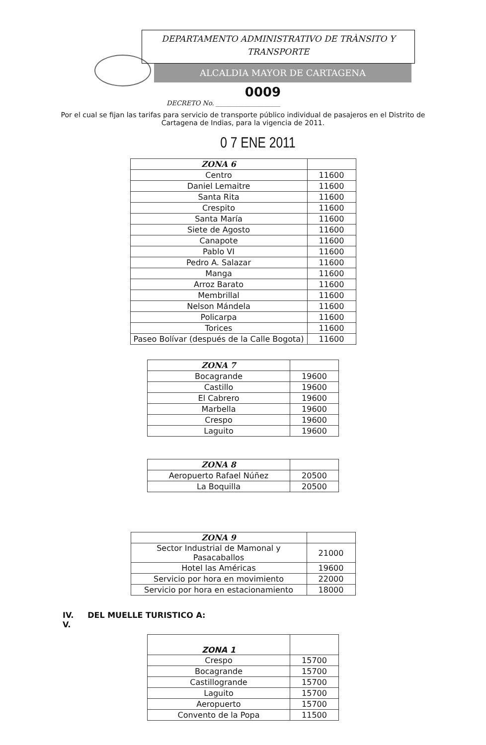DEPARTAMENTO ADMINISTRATIVO DE TRÀNSITO Y
TRANSPORTE
ALCALDIA MAYOR DE CARTAGENA
0009
DECRETO No. ____________________
Por el cual se fijan las tarifas para servicio de transporte público individual de pasajeros en el Distrito de Cartagena de Indias, para la vigencia de 2011.
0 7 ENE 2011
| ZONA 6 | |
| --- | --- |
| Centro | 11600 |
| Daniel Lemaitre | 11600 |
| Santa Rita | 11600 |
| Crespito | 11600 |
| Santa María | 11600 |
| Siete de Agosto | 11600 |
| Canapote | 11600 |
| Pablo VI | 11600 |
| Pedro A. Salazar | 11600 |
| Manga | 11600 |
| Arroz Barato | 11600 |
| Membrillal | 11600 |
| Nelson Mándela | 11600 |
| Policarpa | 11600 |
| Torices | 11600 |
| Paseo Bolívar (después de la Calle Bogota) | 11600 |
| ZONA 7 | |
| --- | --- |
| Bocagrande | 19600 |
| Castillo | 19600 |
| El Cabrero | 19600 |
| Marbella | 19600 |
| Crespo | 19600 |
| Laguito | 19600 |
| ZONA 8 | |
| --- | --- |
| Aeropuerto Rafael Núñez | 20500 |
| La Boquilla | 20500 |
| ZONA 9 | |
| --- | --- |
| Sector Industrial de Mamonal y Pasacaballos | 21000 |
| Hotel las Américas | 19600 |
| Servicio por hora en movimiento | 22000 |
| Servicio por hora en estacionamiento | 18000 |
IV. DEL MUELLE TURISTICO A:
V.
| ZONA 1 | |
| --- | --- |
| Crespo | 15700 |
| Bocagrande | 15700 |
| Castillogrande | 15700 |
| Laguito | 15700 |
| Aeropuerto | 15700 |
| Convento de la Popa | 11500 |